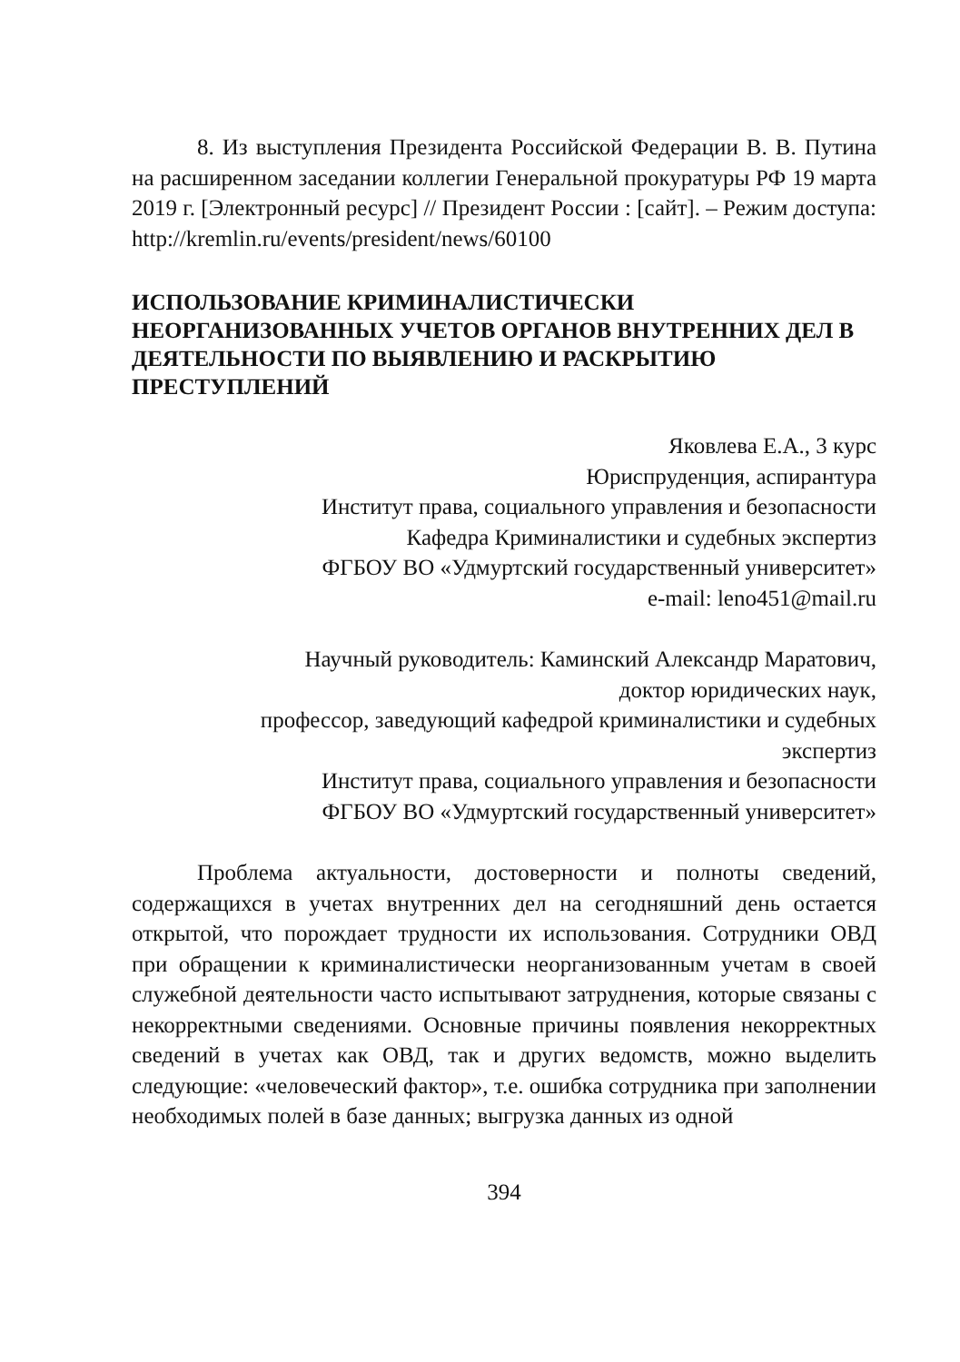8. Из выступления Президента Российской Федерации В. В. Путина на расширенном заседании коллегии Генеральной прокуратуры РФ 19 марта 2019 г. [Электронный ресурс] // Президент России : [сайт]. – Режим доступа: http://kremlin.ru/events/president/news/60100
ИСПОЛЬЗОВАНИЕ КРИМИНАЛИСТИЧЕСКИ НЕОРГАНИЗОВАННЫХ УЧЕТОВ ОРГАНОВ ВНУТРЕННИХ ДЕЛ В ДЕЯТЕЛЬНОСТИ ПО ВЫЯВЛЕНИЮ И РАСКРЫТИЮ ПРЕСТУПЛЕНИЙ
Яковлева Е.А., 3 курс
Юриспруденция, аспирантура
Институт права, социального управления и безопасности
Кафедра Криминалистики и судебных экспертиз
ФГБОУ ВО «Удмуртский государственный университет»
e-mail: leno451@mail.ru
Научный руководитель: Каминский Александр Маратович,
доктор юридических наук,
профессор, заведующий кафедрой криминалистики и судебных
экспертиз
Институт права, социального управления и безопасности
ФГБОУ ВО «Удмуртский государственный университет»
Проблема актуальности, достоверности и полноты сведений, содержащихся в учетах внутренних дел на сегодняшний день остается открытой, что порождает трудности их использования. Сотрудники ОВД при обращении к криминалистически неорганизованным учетам в своей служебной деятельности часто испытывают затруднения, которые связаны с некорректными сведениями. Основные причины появления некорректных сведений в учетах как ОВД, так и других ведомств, можно выделить следующие: «человеческий фактор», т.е. ошибка сотрудника при заполнении необходимых полей в базе данных; выгрузка данных из одной
394